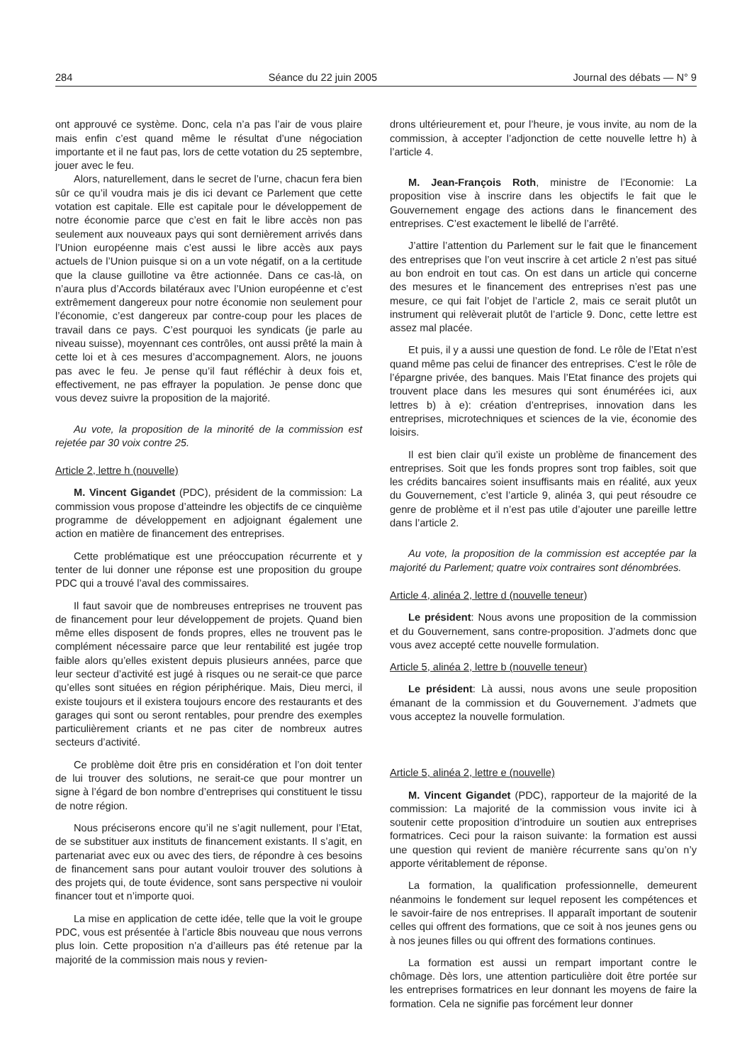284 Séance du 22 juin 2005 Journal des débats — N° 9
ont approuvé ce système. Donc, cela n’a pas l’air de vous plaire mais enfin c’est quand même le résultat d’une négociation importante et il ne faut pas, lors de cette votation du 25 septembre, jouer avec le feu.
Alors, naturellement, dans le secret de l’urne, chacun fera bien sûr ce qu’il voudra mais je dis ici devant ce Parlement que cette votation est capitale. Elle est capitale pour le développement de notre économie parce que c’est en fait le libre accès non pas seulement aux nouveaux pays qui sont dernièrement arrivés dans l’Union européenne mais c’est aussi le libre accès aux pays actuels de l’Union puisque si on a un vote négatif, on a la certitude que la clause guillotine va être actionnée. Dans ce cas-là, on n’aura plus d’Accords bilatéraux avec l’Union européenne et c’est extrêmement dangereux pour notre économie non seulement pour l’économie, c’est dangereux par contre-coup pour les places de travail dans ce pays. C’est pourquoi les syndicats (je parle au niveau suisse), moyennant ces contrôles, ont aussi prêté la main à cette loi et à ces mesures d’accompagnement. Alors, ne jouons pas avec le feu. Je pense qu’il faut réfléchir à deux fois et, effectivement, ne pas effrayer la population. Je pense donc que vous devez suivre la proposition de la majorité.
Au vote, la proposition de la minorité de la commission est rejetée par 30 voix contre 25.
Article 2, lettre h (nouvelle)
M. Vincent Gigandet (PDC), président de la commission: La commission vous propose d’atteindre les objectifs de ce cinquième programme de développement en adjoignant également une action en matière de financement des entreprises.
Cette problématique est une préoccupation récurrente et y tenter de lui donner une réponse est une proposition du groupe PDC qui a trouvé l’aval des commissaires.
Il faut savoir que de nombreuses entreprises ne trouvent pas de financement pour leur développement de projets. Quand bien même elles disposent de fonds propres, elles ne trouvent pas le complément nécessaire parce que leur rentabilité est jugée trop faible alors qu’elles existent depuis plusieurs années, parce que leur secteur d’activité est jugé à risques ou ne serait-ce que parce qu’elles sont situées en région périphérique. Mais, Dieu merci, il existe toujours et il existera toujours encore des restaurants et des garages qui sont ou seront rentables, pour prendre des exemples particulièrement criants et ne pas citer de nombreux autres secteurs d’activité.
Ce problème doit être pris en considération et l’on doit tenter de lui trouver des solutions, ne serait-ce que pour montrer un signe à l’égard de bon nombre d’entreprises qui constituent le tissu de notre région.
Nous préciserons encore qu’il ne s’agit nullement, pour l’Etat, de se substituer aux instituts de financement existants. Il s’agit, en partenariat avec eux ou avec des tiers, de répondre à ces besoins de financement sans pour autant vouloir trouver des solutions à des projets qui, de toute évidence, sont sans perspective ni vouloir financer tout et n’importe quoi.
La mise en application de cette idée, telle que la voit le groupe PDC, vous est présentée à l’article 8bis nouveau que nous verrons plus loin. Cette proposition n’a d’ailleurs pas été retenue par la majorité de la commission mais nous y revien-
drons ultérieurement et, pour l’heure, je vous invite, au nom de la commission, à accepter l’adjonction de cette nouvelle lettre h) à l’article 4.
M. Jean-François Roth, ministre de l’Economie: La proposition vise à inscrire dans les objectifs le fait que le Gouvernement engage des actions dans le financement des entreprises. C’est exactement le libellé de l’arrêté.
J’attire l’attention du Parlement sur le fait que le financement des entreprises que l’on veut inscrire à cet article 2 n’est pas situé au bon endroit en tout cas. On est dans un article qui concerne des mesures et le financement des entreprises n’est pas une mesure, ce qui fait l’objet de l’article 2, mais ce serait plutôt un instrument qui relèverait plutôt de l’article 9. Donc, cette lettre est assez mal placée.
Et puis, il y a aussi une question de fond. Le rôle de l’Etat n’est quand même pas celui de financer des entreprises. C’est le rôle de l’épargne privée, des banques. Mais l’Etat finance des projets qui trouvent place dans les mesures qui sont énumérées ici, aux lettres b) à e): création d’entreprises, innovation dans les entreprises, microtechniques et sciences de la vie, économie des loisirs.
Il est bien clair qu’il existe un problème de financement des entreprises. Soit que les fonds propres sont trop faibles, soit que les crédits bancaires soient insuffisants mais en réalité, aux yeux du Gouvernement, c’est l’article 9, alinéa 3, qui peut résoudre ce genre de problème et il n’est pas utile d’ajouter une pareille lettre dans l’article 2.
Au vote, la proposition de la commission est acceptée par la majorité du Parlement; quatre voix contraires sont dénombrées.
Article 4, alinéa 2, lettre d (nouvelle teneur)
Le président: Nous avons une proposition de la commission et du Gouvernement, sans contre-proposition. J’admets donc que vous avez accepté cette nouvelle formulation.
Article 5, alinéa 2, lettre b (nouvelle teneur)
Le président: Là aussi, nous avons une seule proposition émanant de la commission et du Gouvernement. J’admets que vous acceptez la nouvelle formulation.
Article 5, alinéa 2, lettre e (nouvelle)
M. Vincent Gigandet (PDC), rapporteur de la majorité de la commission: La majorité de la commission vous invite ici à soutenir cette proposition d’introduire un soutien aux entreprises formatrices. Ceci pour la raison suivante: la formation est aussi une question qui revient de manière récurrente sans qu’on n’y apporte véritablement de réponse.
La formation, la qualification professionnelle, demeurent néanmoins le fondement sur lequel reposent les compétences et le savoir-faire de nos entreprises. Il apparaît important de soutenir celles qui offrent des formations, que ce soit à nos jeunes gens ou à nos jeunes filles ou qui offrent des formations continues.
La formation est aussi un rempart important contre le chômage. Dès lors, une attention particulière doit être portée sur les entreprises formatrices en leur donnant les moyens de faire la formation. Cela ne signifie pas forcément leur donner